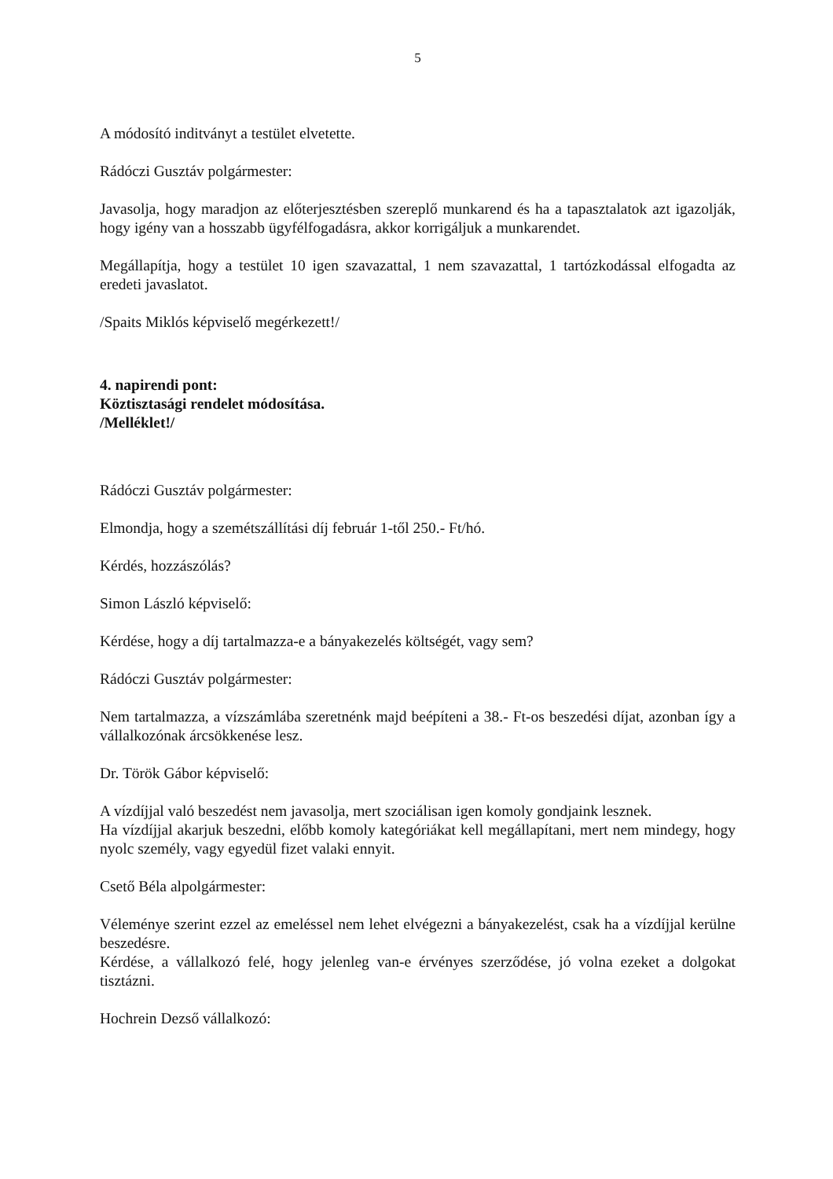5
A módosító inditványt a testület elvetette.
Rádóczi Gusztáv polgármester:
Javasolja, hogy maradjon az előterjesztésben szereplő munkarend és ha a tapasztalatok azt igazolják, hogy igény van a hosszabb ügyfélfogadásra, akkor korrigáljuk a munkarendet.
Megállapítja, hogy a testület 10 igen szavazattal, 1 nem szavazattal, 1 tartózkodással elfogadta az eredeti javaslatot.
/Spaits Miklós képviselő megérkezett!/
4. napirendi pont:
Köztisztasági rendelet módosítása.
/Melléklet!/
Rádóczi Gusztáv polgármester:
Elmondja, hogy a szemétszállítási díj február 1-től 250.- Ft/hó.
Kérdés, hozzászólás?
Simon László képviselő:
Kérdése, hogy a díj tartalmazza-e a bányakezelés költségét, vagy sem?
Rádóczi Gusztáv polgármester:
Nem tartalmazza, a vízszámlába szeretnénk majd beépíteni a 38.- Ft-os beszedési díjat, azonban így a vállalkozónak árcsökkenése lesz.
Dr. Török Gábor képviselő:
A vízdíjjal való beszedést nem javasolja, mert szociálisan igen komoly gondjaink lesznek.
Ha vízdíjjal akarjuk beszedni, előbb komoly kategóriákat kell megállapítani, mert nem mindegy, hogy nyolc személy, vagy egyedül fizet valaki ennyit.
Csető Béla alpolgármester:
Véleménye szerint ezzel az emeléssel nem lehet elvégezni a bányakezelést, csak ha a vízdíjjal kerülne beszedésre.
Kérdése, a vállalkozó felé, hogy jelenleg van-e érvényes szerződése, jó volna ezeket a dolgokat tisztázni.
Hochrein Dezső vállalkozó: